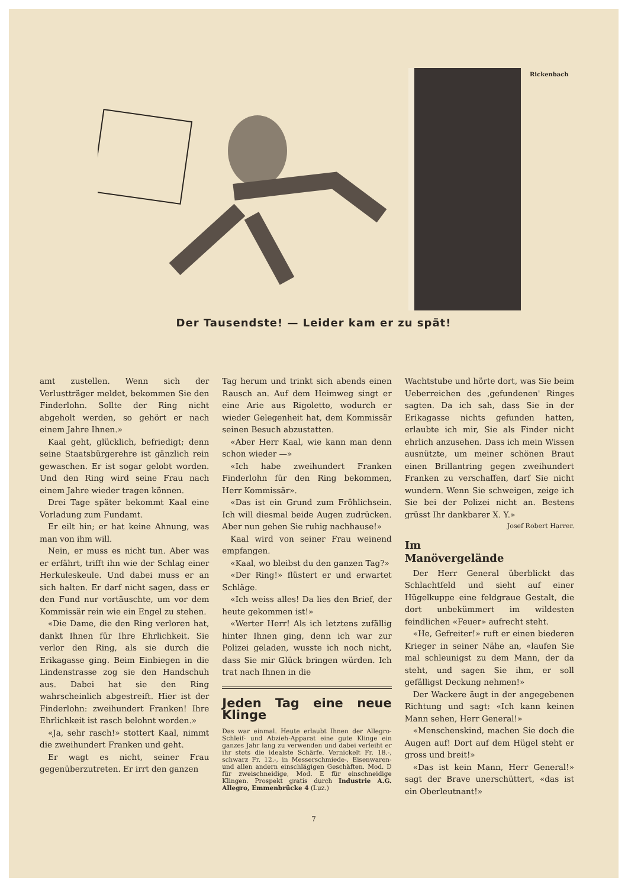Rickenbach
Der Tausendste! — Leider kam er zu spät!
amt zustellen. Wenn sich der Verlustträger meldet, bekommen Sie den Finderlohn. Sollte der Ring nicht abgeholt werden, so gehört er nach einem Jahre Ihnen.»
Kaal geht, glücklich, befriedigt; denn seine Staatsbürgerehre ist gänzlich rein gewaschen. Er ist sogar gelobt worden. Und den Ring wird seine Frau nach einem Jahre wieder tragen können.
Drei Tage später bekommt Kaal eine Vorladung zum Fundamt.
Er eilt hin; er hat keine Ahnung, was man von ihm will.
Nein, er muss es nicht tun. Aber was er erfährt, trifft ihn wie der Schlag einer Herkuleskeule. Und dabei muss er an sich halten. Er darf nicht sagen, dass er den Fund nur vortäuschte, um vor dem Kommissär rein wie ein Engel zu stehen.
«Die Dame, die den Ring verloren hat, dankt Ihnen für Ihre Ehrlichkeit. Sie verlor den Ring, als sie durch die Erikagasse ging. Beim Einbiegen in die Lindenstrasse zog sie den Handschuh aus. Dabei hat sie den Ring wahrscheinlich abgestreift. Hier ist der Finderlohn: zweihundert Franken! Ihre Ehrlichkeit ist rasch belohnt worden.»
«Ja, sehr rasch!» stottert Kaal, nimmt die zweihundert Franken und geht.
Er wagt es nicht, seiner Frau gegenüberzutreten. Er irrt den ganzen
Tag herum und trinkt sich abends einen Rausch an. Auf dem Heimweg singt er eine Arie aus Rigoletto, wodurch er wieder Gelegenheit hat, dem Kommissär seinen Besuch abzustatten.
«Aber Herr Kaal, wie kann man denn schon wieder —»
«Ich habe zweihundert Franken Finderlohn für den Ring bekommen, Herr Kommissär».
«Das ist ein Grund zum Fröhlichsein. Ich will diesmal beide Augen zudrücken. Aber nun gehen Sie ruhig nachhause!»
Kaal wird von seiner Frau weinend empfangen.
«Kaal, wo bleibst du den ganzen Tag?»
«Der Ring!» flüstert er und erwartet Schläge.
«Ich weiss alles! Da lies den Brief, der heute gekommen ist!»
«Werter Herr! Als ich letztens zufällig hinter Ihnen ging, denn ich war zur Polizei geladen, wusste ich noch nicht, dass Sie mir Glück bringen würden. Ich trat nach Ihnen in die
Jeden Tag eine neue Klinge
Das war einmal. Heute erlaubt Ihnen der Allegro-Schleif- und Abzieh-Apparat eine gute Klinge ein ganzes Jahr lang zu verwenden und dabei verleiht er ihr stets die idealste Schärfe. Vernickelt Fr. 18.-, schwarz Fr. 12.-, in Messerschmiede-, Eisenwaren- und allen andern einschlägigen Geschäften. Mod. D für zweischneidige, Mod. E für einschneidige Klingen. Prospekt gratis durch Industrie A.G. Allegro, Emmenbrücke 4 (Luz.)
Wachtstube und hörte dort, was Sie beim Ueberreichen des ‚gefundenen' Ringes sagten. Da ich sah, dass Sie in der Erikagasse nichts gefunden hatten, erlaubte ich mir, Sie als Finder nicht ehrlich anzusehen. Dass ich mein Wissen ausnützte, um meiner schönen Braut einen Brillantring gegen zweihundert Franken zu verschaffen, darf Sie nicht wundern. Wenn Sie schweigen, zeige ich Sie bei der Polizei nicht an. Bestens grüsst Ihr dankbarer X. Y.»
Josef Robert Harrer.
Im
Manövergelände
Der Herr General überblickt das Schlachtfeld und sieht auf einer Hügelkuppe eine feldgraue Gestalt, die dort unbekümmert im wildesten feindlichen «Feuer» aufrecht steht.
«He, Gefreiter!» ruft er einen biederen Krieger in seiner Nähe an, «laufen Sie mal schleunigst zu dem Mann, der da steht, und sagen Sie ihm, er soll gefälligst Deckung nehmen!»
Der Wackere äugt in der angegebenen Richtung und sagt: «Ich kann keinen Mann sehen, Herr General!»
«Menschenskind, machen Sie doch die Augen auf! Dort auf dem Hügel steht er gross und breit!»
«Das ist kein Mann, Herr General!» sagt der Brave unerschüttert, «das ist ein Oberleutnant!»
7